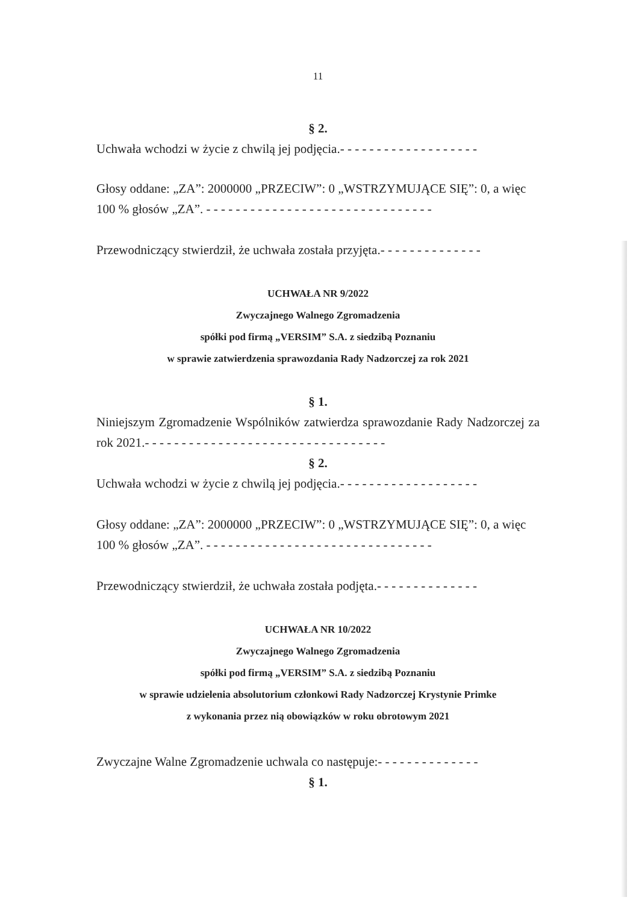11
§ 2.
Uchwała wchodzi w życie z chwilą jej podjęcia.- - - - - - - - - - - - - - - - - - -
Głosy oddane: „ZA”: 2000000 „PRZECIW”: 0 „WSTRZYMUJĄCE SIĘ”: 0, a więc 100 % głosów „ZA”. - - - - - - - - - - - - - - - - - - - - - - - - - - - - - - -
Przewodniczący stwierdził, że uchwała została przyjęta.- - - - - - - - - - - - - -
UCHWAŁA NR 9/2022
Zwyczajnego Walnego Zgromadzenia
spółki pod firmą „VERSIM” S.A. z siedzibą Poznaniu
w sprawie zatwierdzenia sprawozdania Rady Nadzorczej za rok 2021
§ 1.
Niniejszym Zgromadzenie Wspólników zatwierdza sprawozdanie Rady Nadzorczej za rok 2021.- - - - - - - - - - - - - - - - - - - - - - - - - - - - - - - - -
§ 2.
Uchwała wchodzi w życie z chwilą jej podjęcia.- - - - - - - - - - - - - - - - - - -
Głosy oddane: „ZA”: 2000000 „PRZECIW”: 0 „WSTRZYMUJĄCE SIĘ”: 0, a więc 100 % głosów „ZA”. - - - - - - - - - - - - - - - - - - - - - - - - - - - - - - -
Przewodniczący stwierdził, że uchwała została podjęta.- - - - - - - - - - - - - -
UCHWAŁA NR 10/2022
Zwyczajnego Walnego Zgromadzenia
spółki pod firmą „VERSIM” S.A. z siedzibą Poznaniu
w sprawie udzielenia absolutorium członkowi Rady Nadzorczej Krystynie Primke
z wykonania przez nią obowiązków w roku obrotowym 2021
Zwyczajne Walne Zgromadzenie uchwala co następuje:- - - - - - - - - - - - - -
§ 1.